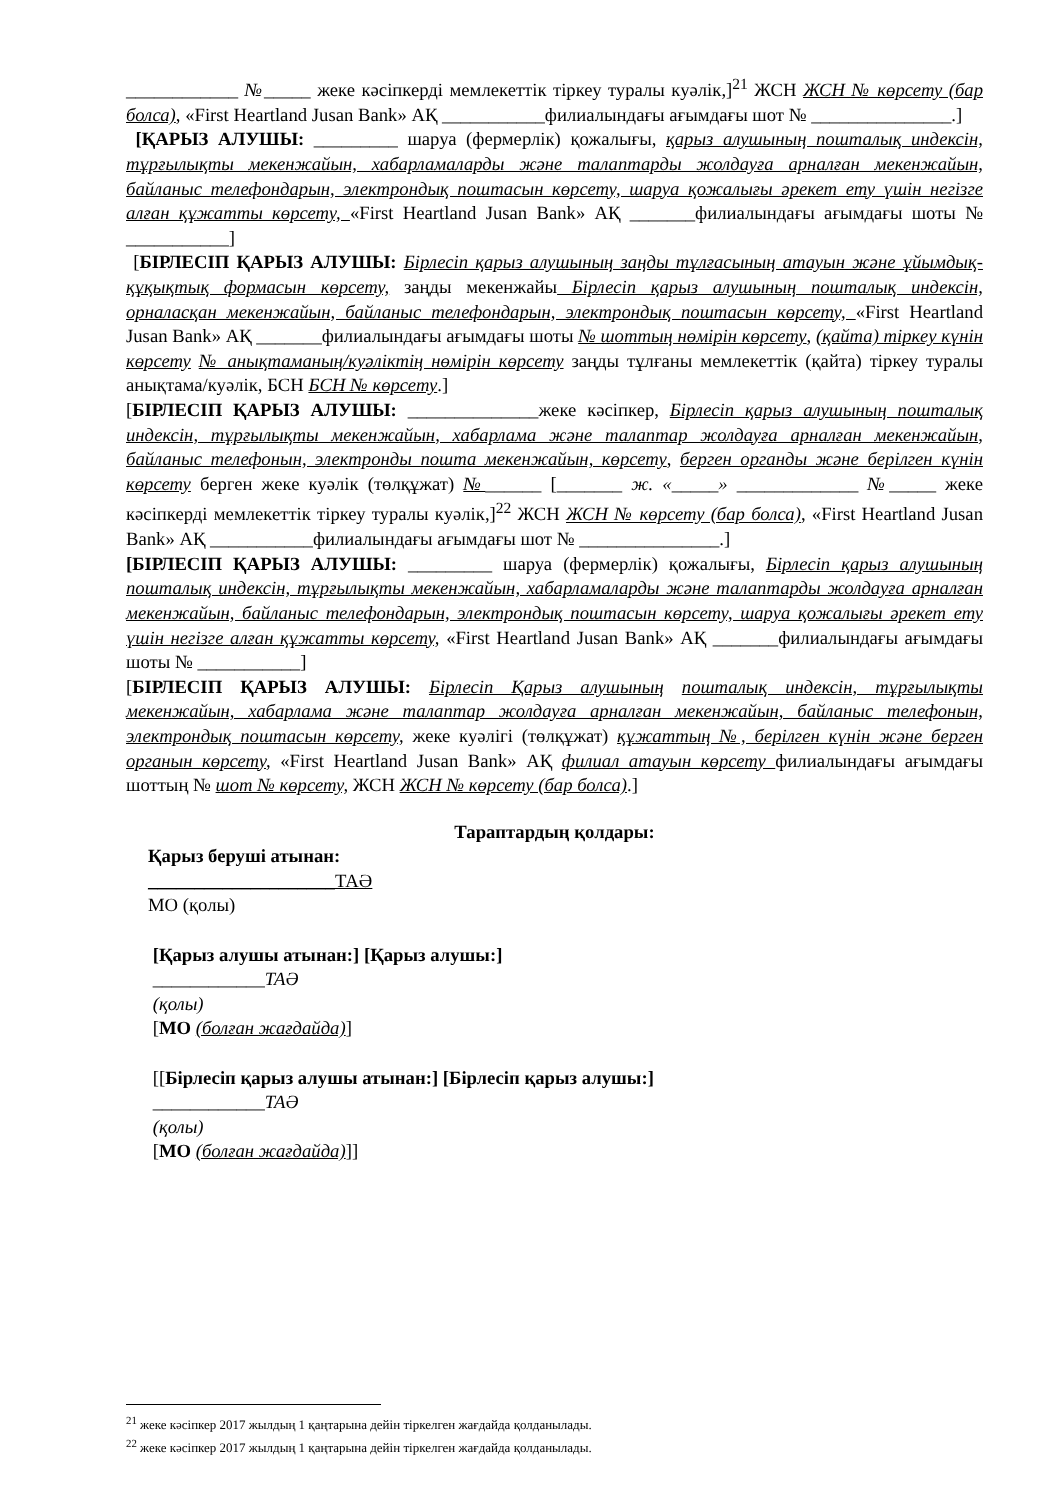____________ №_____ жеке кәсіпкерді мемлекеттік тіркеу туралы куәлік,]<sup>21</sup> ЖСН ЖСН № көрсету (бар болса), «First Heartland Jusan Bank» АҚ ___________филиалындағы ағымдағы шот № _______________.]
[ҚАРЫЗ АЛУШЫ: _________ шаруа (фермерлік) қожалығы, қарыз алушының пошталық индексін, тұрғылықты мекенжайын, хабарламаларды және талаптарды жолдауға арналған мекенжайын, байланыс телефондарын, электрондық поштасын көрсету, шаруа қожалығы әрекет ету үшін негізге алған құжатты көрсету, «First Heartland Jusan Bank» АҚ _______филиалындағы ағымдағы шоты № ___________]
[БІРЛЕСІП ҚАРЫЗ АЛУШЫ: Бірлесіп қарыз алушының заңды тұлғасының атауын және ұйымдық-құқықтық формасын көрсету, заңды мекенжайы Бірлесіп қарыз алушының пошталық индексін, орналасқан мекенжайын, байланыс телефондарын, электрондық поштасын көрсету, «First Heartland Jusan Bank» АҚ _______филиалындағы ағымдағы шоты № шоттың нөмірін көрсету, (қайта) тіркеу күнін көрсету № анықтаманың/куәліктің нөмірін көрсету заңды тұлғаны мемлекеттік (қайта) тіркеу туралы анықтама/куәлік, БСН БСН № көрсету.]
[БІРЛЕСІП ҚАРЫЗ АЛУШЫ: ______________жеке кәсіпкер, Бірлесіп қарыз алушының пошталық индексін, тұрғылықты мекенжайын, хабарлама және талаптар жолдауға арналған мекенжайын, байланыс телефонын, электронды пошта мекенжайын, көрсету, берген органды және берілген күнін көрсету берген жеке куәлік (төлқұжат) №______ [_______ ж. «_____» _____________ №_____ жеке кәсіпкерді мемлекеттік тіркеу туралы куәлік,]<sup>22</sup> ЖСН ЖСН № көрсету (бар болса), «First Heartland Jusan Bank» АҚ ___________филиалындағы ағымдағы шот № _______________.]
[БІРЛЕСІП ҚАРЫЗ АЛУШЫ: _________ шаруа (фермерлік) қожалығы, Бірлесіп қарыз алушының пошталық индексін, тұрғылықты мекенжайын, хабарламаларды және талаптарды жолдауға арналған мекенжайын, байланыс телефондарын, электрондық поштасын көрсету, шаруа қожалығы әрекет ету үшін негізге алған құжатты көрсету, «First Heartland Jusan Bank» АҚ _______филиалындағы ағымдағы шоты № ___________]
[БІРЛЕСІП ҚАРЫЗ АЛУШЫ: Бірлесіп Қарыз алушының пошталық индексін, тұрғылықты мекенжайын, хабарлама және талаптар жолдауға арналған мекенжайын, байланыс телефонын, электрондық поштасын көрсету, жеке куәлігі (төлқұжат) құжаттың №, берілген күнін және берген органын көрсету, «First Heartland Jusan Bank» АҚ филиал атауын көрсету филиалындағы ағымдағы шоттың № шот № көрсету, ЖСН ЖСН № көрсету (бар болса).]
Тараптардың қолдары:
Қарыз беруші атынан:
____________________ТАӘ
МО (қолы)
[Қарыз алушы атынан:] [Қарыз алушы:]
____________ТАӘ
(қолы)
[МО (болған жағдайда)]
[[Бірлесіп қарыз алушы атынан:] [Бірлесіп қарыз алушы:]
____________ТАӘ
(қолы)
[МО (болған жағдайда)]]
<sup>21</sup> жеке кәсіпкер 2017 жылдың 1 қаңтарына дейін тіркелген жағдайда қолданылады.
<sup>22</sup> жеке кәсіпкер 2017 жылдың 1 қаңтарына дейін тіркелген жағдайда қолданылады.